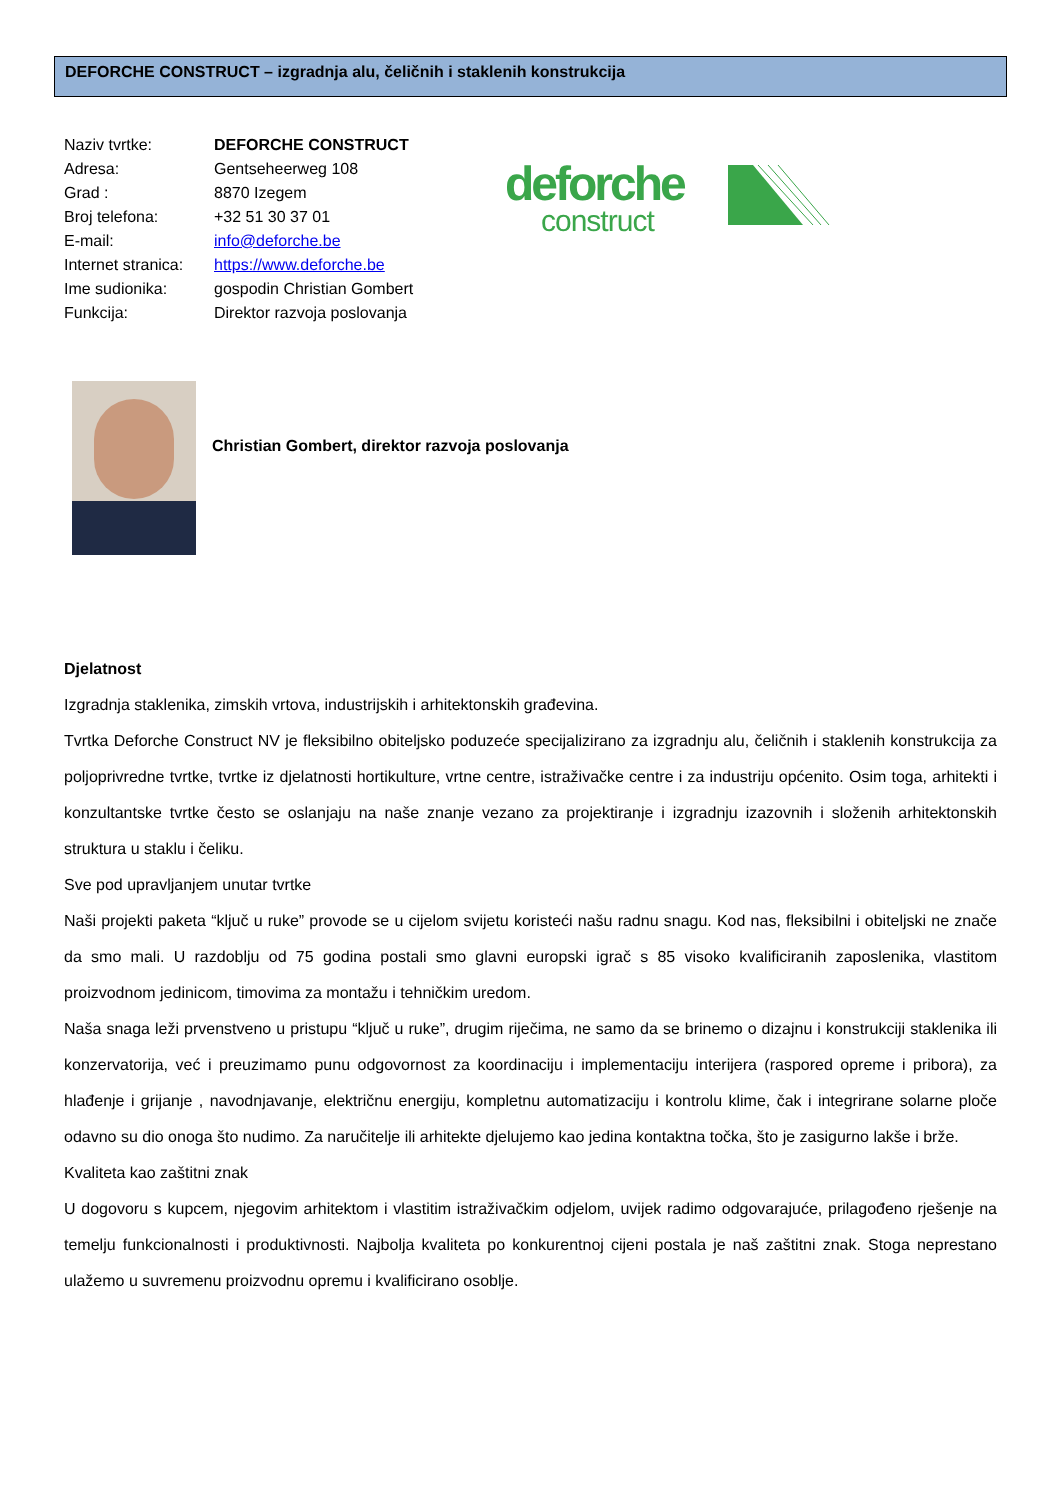DEFORCHE CONSTRUCT – izgradnja alu, čeličnih i staklenih konstrukcija
| Naziv tvrtke: | DEFORCHE CONSTRUCT |
| Adresa: | Gentseheerweg 108 |
| Grad : | 8870 Izegem |
| Broj telefona: | +32 51 30 37 01 |
| E-mail: | info@deforche.be |
| Internet stranica: | https://www.deforche.be |
| Ime sudionika: | gospodin Christian Gombert |
| Funkcija: | Direktor razvoja poslovanja |
deforche
construct
Christian Gombert, direktor razvoja poslovanja
Djelatnost
Izgradnja staklenika, zimskih vrtova, industrijskih i arhitektonskih građevina.
Tvrtka Deforche Construct NV je fleksibilno obiteljsko poduzeće specijalizirano za izgradnju alu, čeličnih i staklenih konstrukcija za poljoprivredne tvrtke, tvrtke iz djelatnosti hortikulture, vrtne centre, istraživačke centre i za industriju općenito. Osim toga, arhitekti i konzultantske tvrtke često se oslanjaju na naše znanje vezano za projektiranje i izgradnju izazovnih i složenih arhitektonskih struktura u staklu i čeliku.
Sve pod upravljanjem unutar tvrtke
Naši projekti paketa “ključ u ruke” provode se u cijelom svijetu koristeći našu radnu snagu. Kod nas, fleksibilni i obiteljski ne znače da smo mali. U razdoblju od 75 godina postali smo glavni europski igrač s 85 visoko kvalificiranih zaposlenika, vlastitom proizvodnom jedinicom, timovima za montažu i tehničkim uredom.
Naša snaga leži prvenstveno u pristupu “ključ u ruke”, drugim riječima, ne samo da se brinemo o dizajnu i konstrukciji staklenika ili konzervatorija, već i preuzimamo punu odgovornost za koordinaciju i implementaciju interijera (raspored opreme i pribora), za hlađenje i grijanje , navodnjavanje, električnu energiju, kompletnu automatizaciju i kontrolu klime, čak i integrirane solarne ploče odavno su dio onoga što nudimo. Za naručitelje ili arhitekte djelujemo kao jedina kontaktna točka, što je zasigurno lakše i brže.
Kvaliteta kao zaštitni znak
U dogovoru s kupcem, njegovim arhitektom i vlastitim istraživačkim odjelom, uvijek radimo odgovarajuće, prilagođeno rješenje na temelju funkcionalnosti i produktivnosti. Najbolja kvaliteta po konkurentnoj cijeni postala je naš zaštitni znak. Stoga neprestano ulažemo u suvremenu proizvodnu opremu i kvalificirano osoblje.